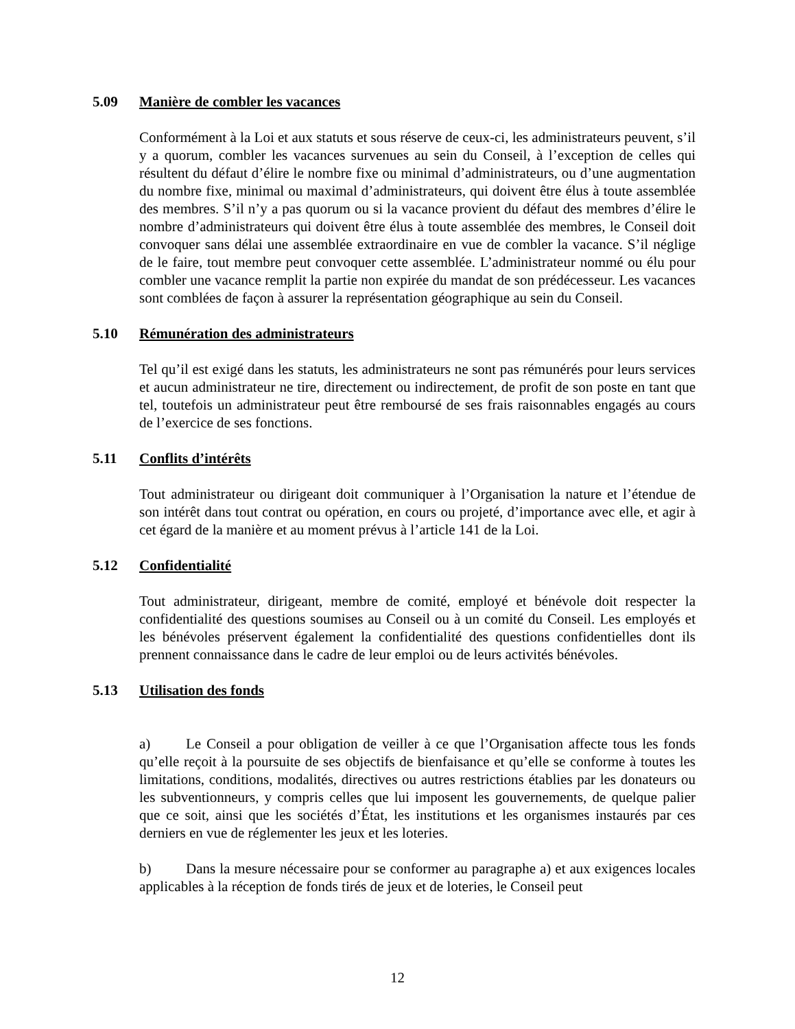5.09 Manière de combler les vacances
Conformément à la Loi et aux statuts et sous réserve de ceux-ci, les administrateurs peuvent, s’il y a quorum, combler les vacances survenues au sein du Conseil, à l’exception de celles qui résultent du défaut d’élire le nombre fixe ou minimal d’administrateurs, ou d’une augmentation du nombre fixe, minimal ou maximal d’administrateurs, qui doivent être élus à toute assemblée des membres. S’il n’y a pas quorum ou si la vacance provient du défaut des membres d’élire le nombre d’administrateurs qui doivent être élus à toute assemblée des membres, le Conseil doit convoquer sans délai une assemblée extraordinaire en vue de combler la vacance. S’il néglige de le faire, tout membre peut convoquer cette assemblée. L’administrateur nommé ou élu pour combler une vacance remplit la partie non expirée du mandat de son prédécesseur. Les vacances sont comblées de façon à assurer la représentation géographique au sein du Conseil.
5.10 Rémunération des administrateurs
Tel qu’il est exigé dans les statuts, les administrateurs ne sont pas rémunérés pour leurs services et aucun administrateur ne tire, directement ou indirectement, de profit de son poste en tant que tel, toutefois un administrateur peut être remboursé de ses frais raisonnables engagés au cours de l’exercice de ses fonctions.
5.11 Conflits d’intérêts
Tout administrateur ou dirigeant doit communiquer à l’Organisation la nature et l’étendue de son intérêt dans tout contrat ou opération, en cours ou projeté, d’importance avec elle, et agir à cet égard de la manière et au moment prévus à l’article 141 de la Loi.
5.12 Confidentialité
Tout administrateur, dirigeant, membre de comité, employé et bénévole doit respecter la confidentialité des questions soumises au Conseil ou à un comité du Conseil. Les employés et les bénévoles préservent également la confidentialité des questions confidentielles dont ils prennent connaissance dans le cadre de leur emploi ou de leurs activités bénévoles.
5.13 Utilisation des fonds
a) Le Conseil a pour obligation de veiller à ce que l’Organisation affecte tous les fonds qu’elle reçoit à la poursuite de ses objectifs de bienfaisance et qu’elle se conforme à toutes les limitations, conditions, modalités, directives ou autres restrictions établies par les donateurs ou les subventionneurs, y compris celles que lui imposent les gouvernements, de quelque palier que ce soit, ainsi que les sociétés d’État, les institutions et les organismes instaurés par ces derniers en vue de réglementer les jeux et les loteries.
b) Dans la mesure nécessaire pour se conformer au paragraphe a) et aux exigences locales applicables à la réception de fonds tirés de jeux et de loteries, le Conseil peut
12